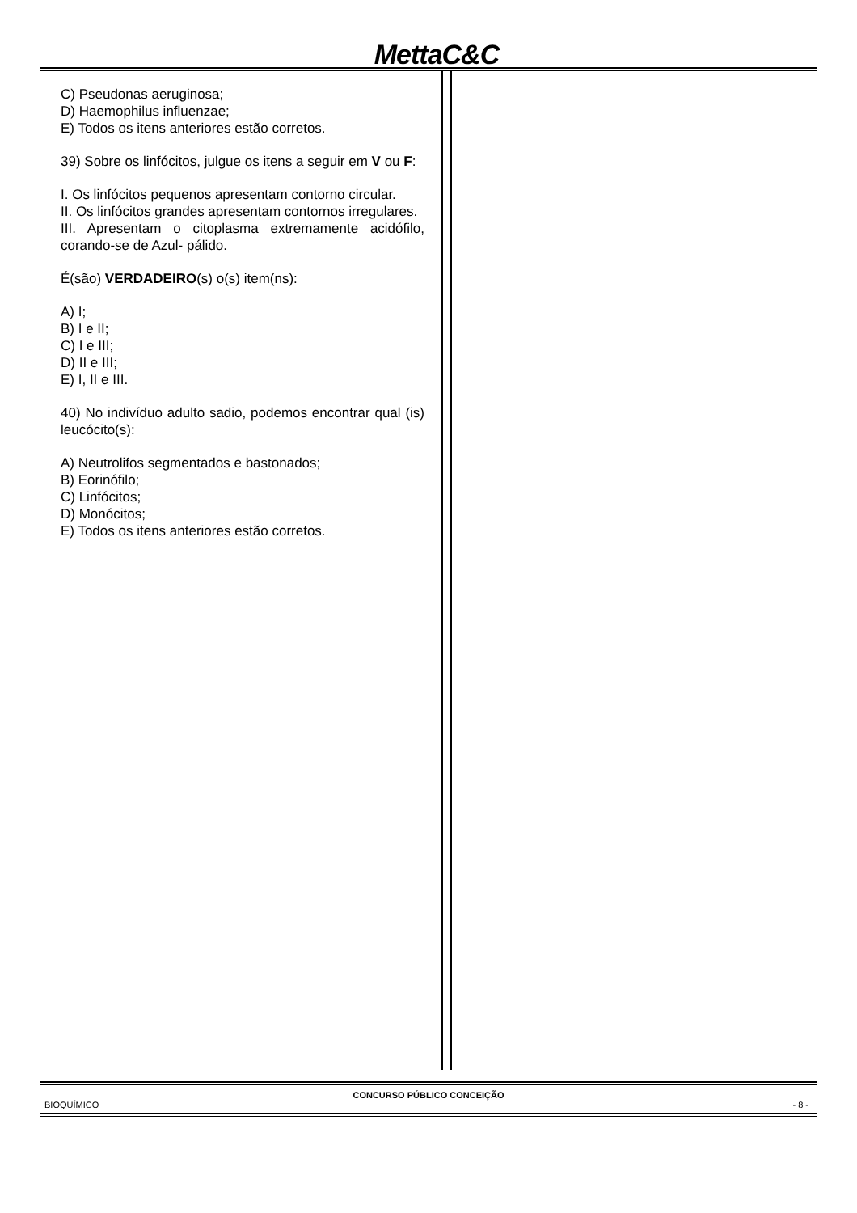MettaC&C
C) Pseudonas aeruginosa;
D) Haemophilus influenzae;
E) Todos os itens anteriores estão corretos.
39) Sobre os linfócitos, julgue os itens a seguir em V ou F:
I. Os linfócitos pequenos apresentam contorno circular.
II. Os linfócitos grandes apresentam contornos irregulares.
III. Apresentam o citoplasma extremamente acidófilo, corando-se de Azul- pálido.
É(são) VERDADEIRO(s) o(s) item(ns):
A) I;
B) I e II;
C) I e III;
D) II e III;
E) I, II e III.
40) No indivíduo adulto sadio, podemos encontrar qual (is) leucócito(s):
A) Neutrolifos segmentados e bastonados;
B) Eorinófilo;
C) Linfócitos;
D) Monócitos;
E) Todos os itens anteriores estão corretos.
CONCURSO PÚBLICO CONCEIÇÃO
BIOQUÍMICO - 8 -